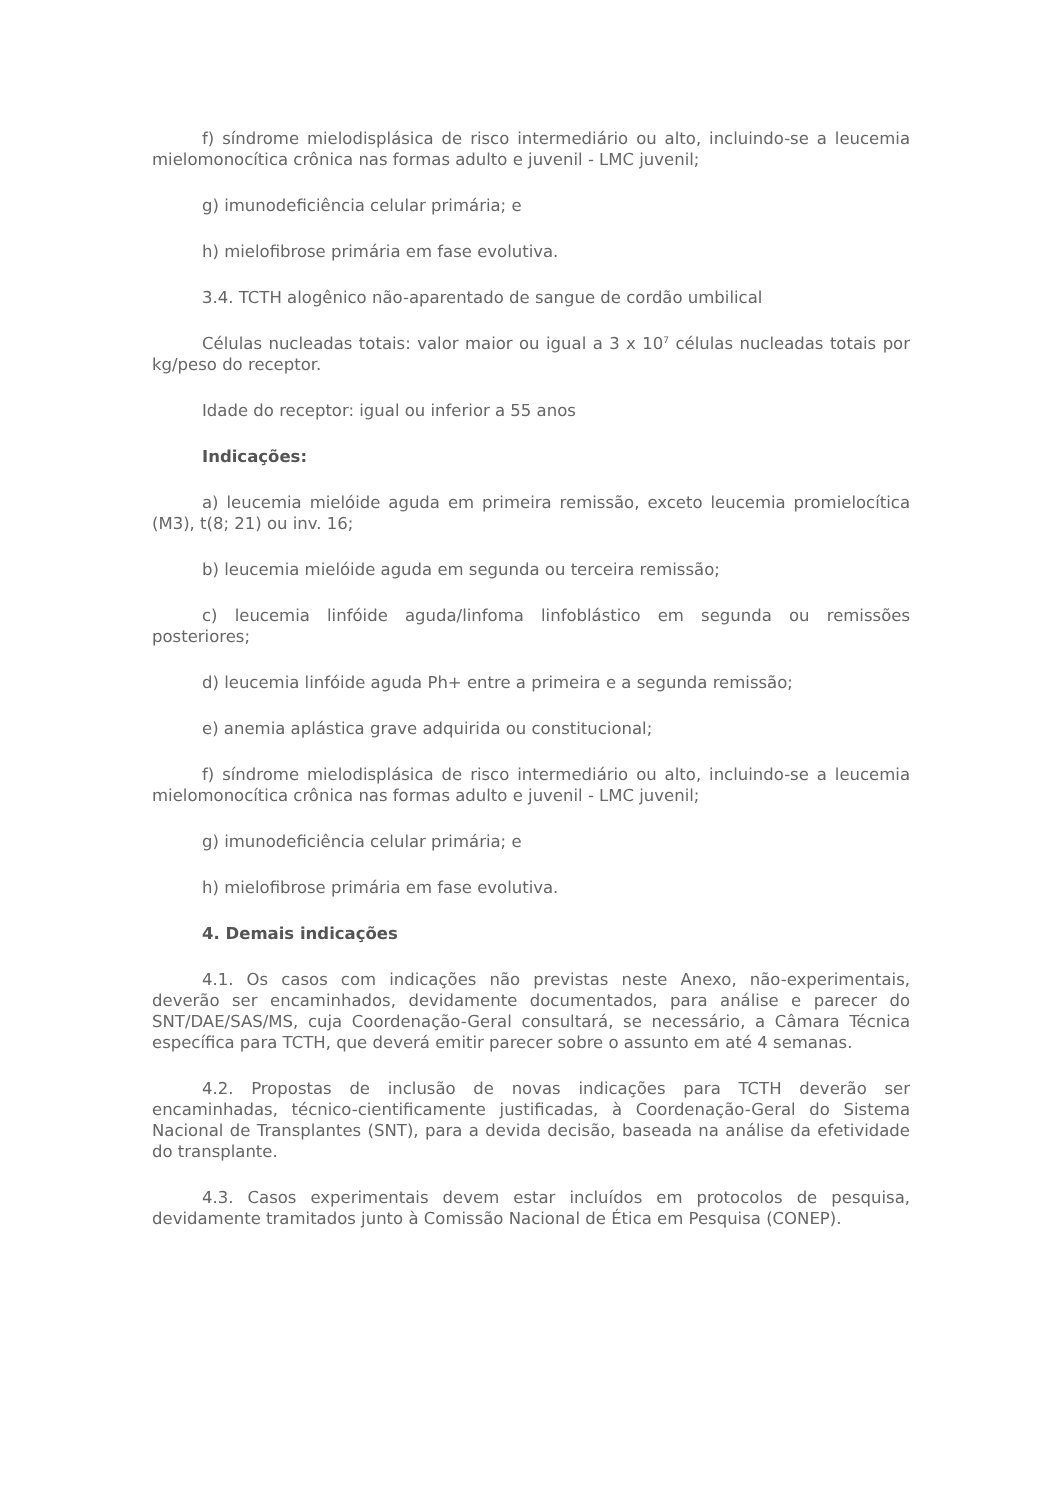f) síndrome mielodisplásica de risco intermediário ou alto, incluindo-se a leucemia mielomonocítica crônica nas formas adulto e juvenil - LMC juvenil;
g) imunodeficiência celular primária; e
h) mielofibrose primária em fase evolutiva.
3.4. TCTH alogênico não-aparentado de sangue de cordão umbilical
Células nucleadas totais: valor maior ou igual a 3 x 10<sup>7</sup> células nucleadas totais por kg/peso do receptor.
Idade do receptor: igual ou inferior a 55 anos
Indicações:
a) leucemia mielóide aguda em primeira remissão, exceto leucemia promielocítica (M3), t(8; 21) ou inv. 16;
b) leucemia mielóide aguda em segunda ou terceira remissão;
c) leucemia linfóide aguda/linfoma linfoblástico em segunda ou remissões posteriores;
d) leucemia linfóide aguda Ph+ entre a primeira e a segunda remissão;
e) anemia aplástica grave adquirida ou constitucional;
f) síndrome mielodisplásica de risco intermediário ou alto, incluindo-se a leucemia mielomonocítica crônica nas formas adulto e juvenil - LMC juvenil;
g) imunodeficiência celular primária; e
h) mielofibrose primária em fase evolutiva.
4. Demais indicações
4.1. Os casos com indicações não previstas neste Anexo, não-experimentais, deverão ser encaminhados, devidamente documentados, para análise e parecer do SNT/DAE/SAS/MS, cuja Coordenação-Geral consultará, se necessário, a Câmara Técnica específica para TCTH, que deverá emitir parecer sobre o assunto em até 4 semanas.
4.2. Propostas de inclusão de novas indicações para TCTH deverão ser encaminhadas, técnico-cientificamente justificadas, à Coordenação-Geral do Sistema Nacional de Transplantes (SNT), para a devida decisão, baseada na análise da efetividade do transplante.
4.3. Casos experimentais devem estar incluídos em protocolos de pesquisa, devidamente tramitados junto à Comissão Nacional de Ética em Pesquisa (CONEP).